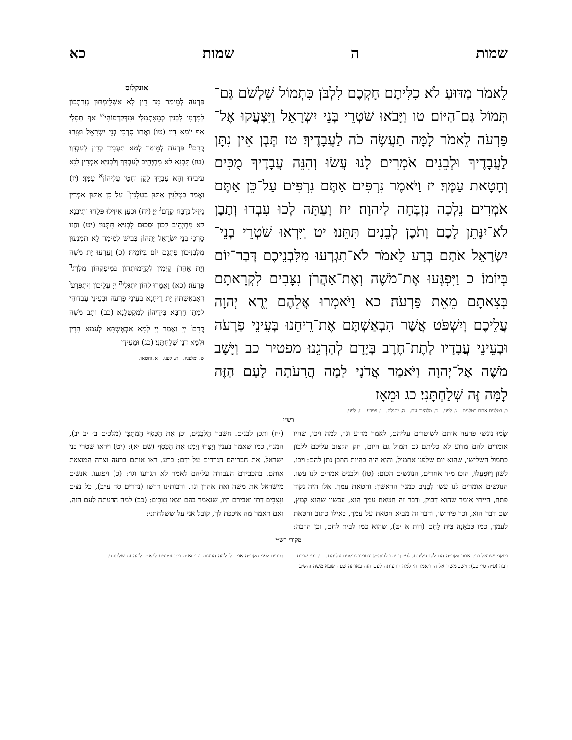שמות ה שמות כא
לֵאמֹר מַדּוּעַ לֹא כִלִּיתֶם חָקְכֶם לִלְבֹּן כִּתְמוֹל שִׁלְשֹׁם גַּם־תְּמוֹל גַּם־הַיּוֹם׃ טו וַיָּבֹאוּ שֹׁטְרֵי בְּנֵי יִשְׂרָאֵל וַיִּצְעֲקוּ אֶל־פַּרְעֹה לֵאמֹר לָמָּה תַעֲשֶׂה כֹה לַעֲבָדֶיךָ׃ טז תֶּבֶן אֵין נִתָּן לַעֲבָדֶיךָ וּלְבֵנִים אֹמְרִים לָנוּ עֲשׂוּ וְהִנֵּה עֲבָדֶיךָ מֻכִּים וְחָטָאת עַמֶּךָ׃ יז וַיֹּאמֶר נִרְפִּים אַתֶּם נִרְפִּים עַל־כֵּן אַתֶּם אֹמְרִים נֵלְכָה נִזְבְּחָה לַיהוָה׃ יח וְעַתָּה לְכוּ עִבְדוּ וְתֶבֶן לֹא־יִנָּתֵן לָכֶם וְתֹכֶן לְבֵנִים תִּתֵּנוּ׃ יט וַיִּרְאוּ שֹׁטְרֵי בְנֵי־יִשְׂרָאֵל אֹתָם בְּרָע לֵאמֹר לֹא־תִגְרְעוּ מִלִּבְנֵיכֶם דְּבַר־יוֹם בְּיוֹמוֹ׃ כ וַיִּפְגְּעוּ אֶת־מֹשֶׁה וְאֶת־אַהֲרֹן נִצָּבִים לִקְרָאתָם בְּצֵאתָם מֵאֵת פַּרְעֹה׃ כא וַיֹּאמְרוּ אֲלֵהֶם יֵרֶא יְהוָה עֲלֵיכֶם וְיִשְׁפֹּט אֲשֶׁר הִבְאַשְׁתֶּם אֶת־רֵיחֵנוּ בְּעֵינֵי פַרְעֹה וּבְעֵינֵי עֲבָדָיו לָתֶת־חֶרֶב בְּיָדָם לְהָרְגֵנוּ׃ מפטיר כב וַיָּשָׁב מֹשֶׁה אֶל־יְהוָה וַיֹּאמַר אֲדֹנָי לָמָה הֲרֵעֹתָה לָעָם הַזֶּה לָמָּה זֶּה שְׁלַחְתָּנִי׃ כג וּמֵאָז
אונקלוס
פַּרְעֹה לְמֵימַר מָה דֵין לָא אַשְׁלֵימְתּוּן גְּזֵרַתְכוֹן לְמִרְמֵי לִבְנִין כְּמֵאִתְמָלֵי וּמִדְּקַדְמוֹהִי<sup>ש</sup> אַף תְּמָלֵי אַף יוֹמָא דֵין׃ (טו) וַאֲתוֹ סָרְכֵי בְּנֵי יִשְׂרָאֵל וּצְוָחוּ קֳדָם<sup>ת</sup> פַּרְעֹה לְמֵימַר לְמָא תַעֲבֵיד כְּדֵין לְעַבְדָּךְ׃ (טז) תִּבְנָא לָא מִתְיְהֵיב לְעַבְדָּךְ וְלִבְנַיָּא אָמְרִין לָנָא עִיבִידוּ וְהָא עַבְדָּךְ לָקַן וְחַטָּן עֲלֵיהוֹן<sup>א</sup> עַמָּךְ׃ (יז) וַאֲמַר בַּטְלָנִין אַתּוּן בַּטְלָנִין<sup>ב</sup> עַל כֵּן אַתּוּן אָמְרִין נֵיזֵיל נְדַבַּח קֳדָם<sup>ג</sup> יְיָ׃ (יח) וּכְעַן אִיזִילוּ פְּלָחוּ וְתִיבְנָא לָא מִתְיְהֵיב לְכוֹן וּסְכוּם לִבְנַיָּא תִּתְּנוּן׃ (יט) וַחֲזוֹ סָרְכֵי בְּנֵי יִשְׂרָאֵל יַתְהוֹן בְּבִישׁ לְמֵימַר לָא תִמְנְעוּן מִלִּבְנֵיכוֹן פִּתְגָם יוֹם בְּיוֹמֵיהּ׃ (כ) וַעֲרַעוּ יָת מֹשֶׁה וְיָת אַהֲרֹן קַיְמִין לְקַדָּמוּתְהוֹן בְּמִיפַּקְהוֹן מִלְּוַת<sup>ד</sup> פַּרְעֹה׃ (כא) וַאֲמָרוּ לְהוֹן יִתְגְּלֵי<sup>ה</sup> יְיָ עֲלֵיכוֹן וְיִתְפְּרַע<sup>ו</sup> דְּאַבְאֶשְׁתּוּן יָת רֵיחָנָא בְּעֵינֵי פַרְעֹה וּבְעֵינֵי עַבְדוֹהִי לְמִתַּן חַרְבָּא בִּידֵיהוֹן לְמִקְטְלָנָא׃ (כב) וְתָב מֹשֶׁה קֳדָם<sup>ז</sup> יְיָ וַאֲמַר יְיָ לְמָא אַבְאֶשְׁתָּא לְעַמָּא הָדֵין וּלְמָא דְנַן שְׁלַחְתָּנִי׃ (כג) וּמֵעִידָן
ש. ומלפניו. ת. לפני. א. וחטאו.
ב. בטלנים אתם בטלנים. ג. לפני. ד. מלהיות עם. ה. יתגלה. ו. ויפּרע. ז. לפני.
רש״י
שָׂמוּ נוגשי פרעה אותם לשוטרים עליהם, לאמר מדוע וגו׳, למה ויכו, שהיו אומרים להם מדוע לא כליתם גם תמול גם היום, חק הקצוב עליכם ללבון כתמול השלישי, שהוא יום שלפני אתמול, והוא היה בהיות התבן נתן להם: ויכו. לשון וַיּוּפְעֲלוּ, הוכו מיד אחרים, הנוגשים הכום: (טז) ולבנים אמרים לנו עשו. הנוגשים אומרים לנו עשו לְבֵנִים כמנין הראשון: וחטאת עמך. אלו היה נקוד פתח, הייתי אומר שהוא דבוק, ודבר זה חטאת עמך הוא, עכשיו שהוא קמץ, שם דבר הוא, וכך פירושו, ודבר זה מביא חטאת על עמך, כאילו כתוב וחטאת לעמך, כמו כְּבֹאֲנָה בֵּית לָחֶם (רות א יט), שהוא כמו לבית לחם, וכן הרבה: (יח) ותכן לבנים. חשבון הַלְּבֵנִים, וכן אֶת הַכֶּסֶף הַמְתֻכָּן (מלכים ב׳ יב יב), המנוי, כמו שאמר בענין וַיָּצֻרוּ וַיִּמְנוּ אֶת הַכֶּסֶף (שם יא): (יט) ויראו שטרי בני ישראל. את חבריהם הנרדים על ידם: ברע. ראו אותם ברעה וצרה המוצאת אותם, בהכבידם העבודה עליהם לאמר לא תגרעו וגו׳: (כ) ויפגעו. אנשים מישראל את משה ואת אהרן וגו׳. ורבותינו דרשו (נדרים סד ע״ב), כל נִצִּים ונִצָּבִים דתן ואבירם היו, שנאמר בהם יצאו נִצָּבִים: (כב) למה הרעתה לעם הזה. ואם תאמר מה איכפת לך, קובל אני על ששלחתני:
מקורי רש״י
מזקני ישראל וגו׳. אמר הקב״ה הם לקו עליהם, לפיכך יזכו לרוה״ק ונתמנו נביאים עליהם. י. עי׳ שמות רבה (פ״ה סי׳ כב): וישב משה אל ה׳ ויאמר ה׳ למה הרעותה לעם הזה באותה שעה שבא משה והשיב דברים לפני הקב״ה אמר לו למה הרעות וכו׳ וא״ת מה איכפת לי א״כ למה זה שלחתני.